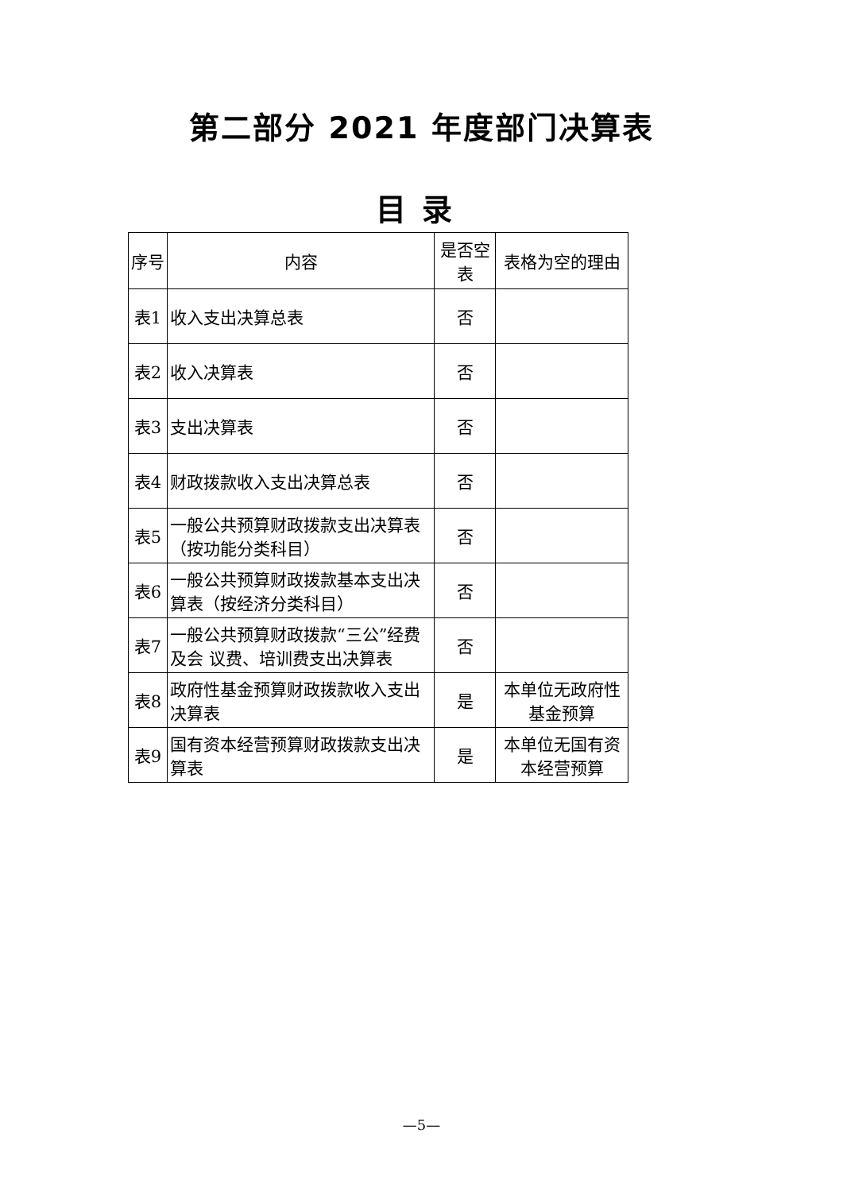第二部分 2021 年度部门决算表
目录
| 序号 | 内容 | 是否空表 | 表格为空的理由 |
| --- | --- | --- | --- |
| 表1 | 收入支出决算总表 | 否 | |
| 表2 | 收入决算表 | 否 | |
| 表3 | 支出决算表 | 否 | |
| 表4 | 财政拨款收入支出决算总表 | 否 | |
| 表5 | 一般公共预算财政拨款支出决算表（按功能分类科目） | 否 | |
| 表6 | 一般公共预算财政拨款基本支出决算表（按经济分类科目） | 否 | |
| 表7 | 一般公共预算财政拨款“三公”经费及会 议费、培训费支出决算表 | 否 | |
| 表8 | 政府性基金预算财政拨款收入支出决算表 | 是 | 本单位无政府性基金预算 |
| 表9 | 国有资本经营预算财政拨款支出决算表 | 是 | 本单位无国有资本经营预算 |
—5—